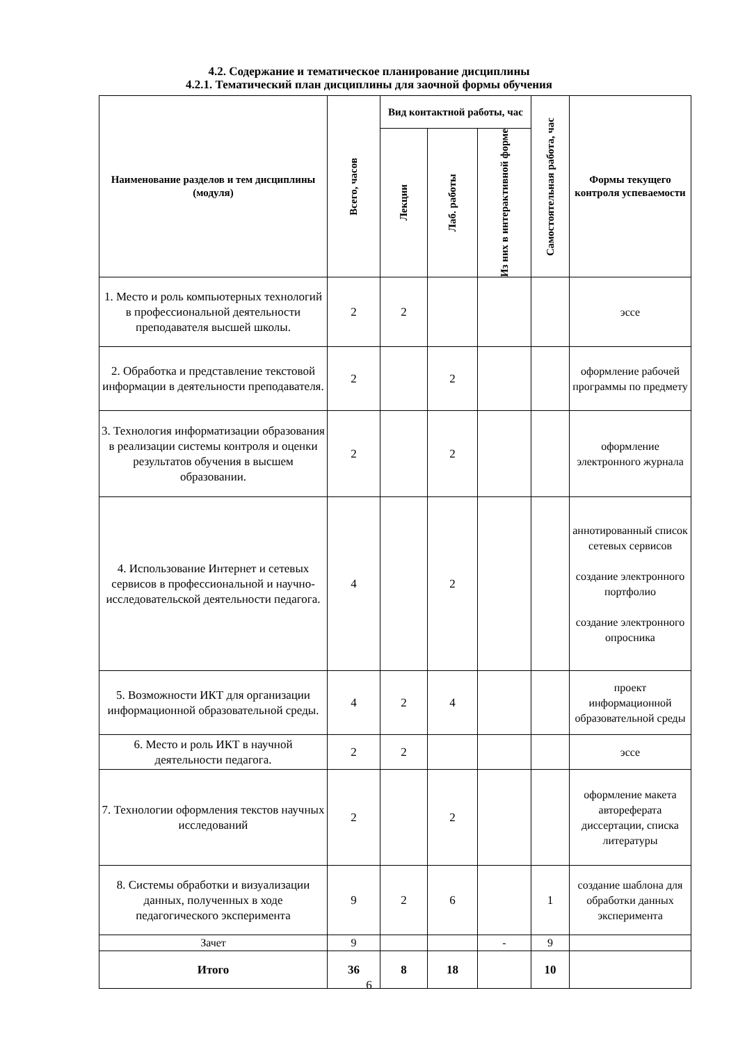4.2. Содержание и тематическое планирование дисциплины
4.2.1. Тематический план дисциплины для заочной формы обучения
| Наименование разделов и тем дисциплины (модуля) | Всего, часов | Вид контактной работы, час | | | Самостоятельная работа, час | Формы текущего контроля успеваемости |
| --- | --- | --- | --- | --- | --- | --- |
| | | Лекции | Лаб. работы | Из них в интерактивной форме | | |
| 1. Место и роль компьютерных технологий в профессиональной деятельности преподавателя высшей школы. | 2 | 2 | | | | эссе |
| 2. Обработка и представление текстовой информации в деятельности преподавателя. | 2 | | 2 | | | оформление рабочей программы по предмету |
| 3. Технология информатизации образования в реализации системы контроля и оценки результатов обучения в высшем образовании. | 2 | | 2 | | | оформление электронного журнала |
| 4. Использование Интернет и сетевых сервисов в профессиональной и научно-исследовательской деятельности педагога. | 4 | | 2 | | | аннотированный список сетевых сервисов создание электронного портфолио создание электронного опросника |
| 5. Возможности ИКТ для организации информационной образовательной среды. | 4 | 2 | 4 | | | проект информационной образовательной среды |
| 6. Место и роль ИКТ в научной деятельности педагога. | 2 | 2 | | | | эссе |
| 7. Технологии оформления текстов научных исследований | 2 | | 2 | | | оформление макета автореферата диссертации, списка литературы |
| 8. Системы обработки и визуализации данных, полученных в ходе педагогического эксперимента | 9 | 2 | 6 | | 1 | создание шаблона для обработки данных эксперимента |
| Зачет | 9 | | | - | 9 | |
| Итого | 36 | 8 | 18 | | 10 | |
6